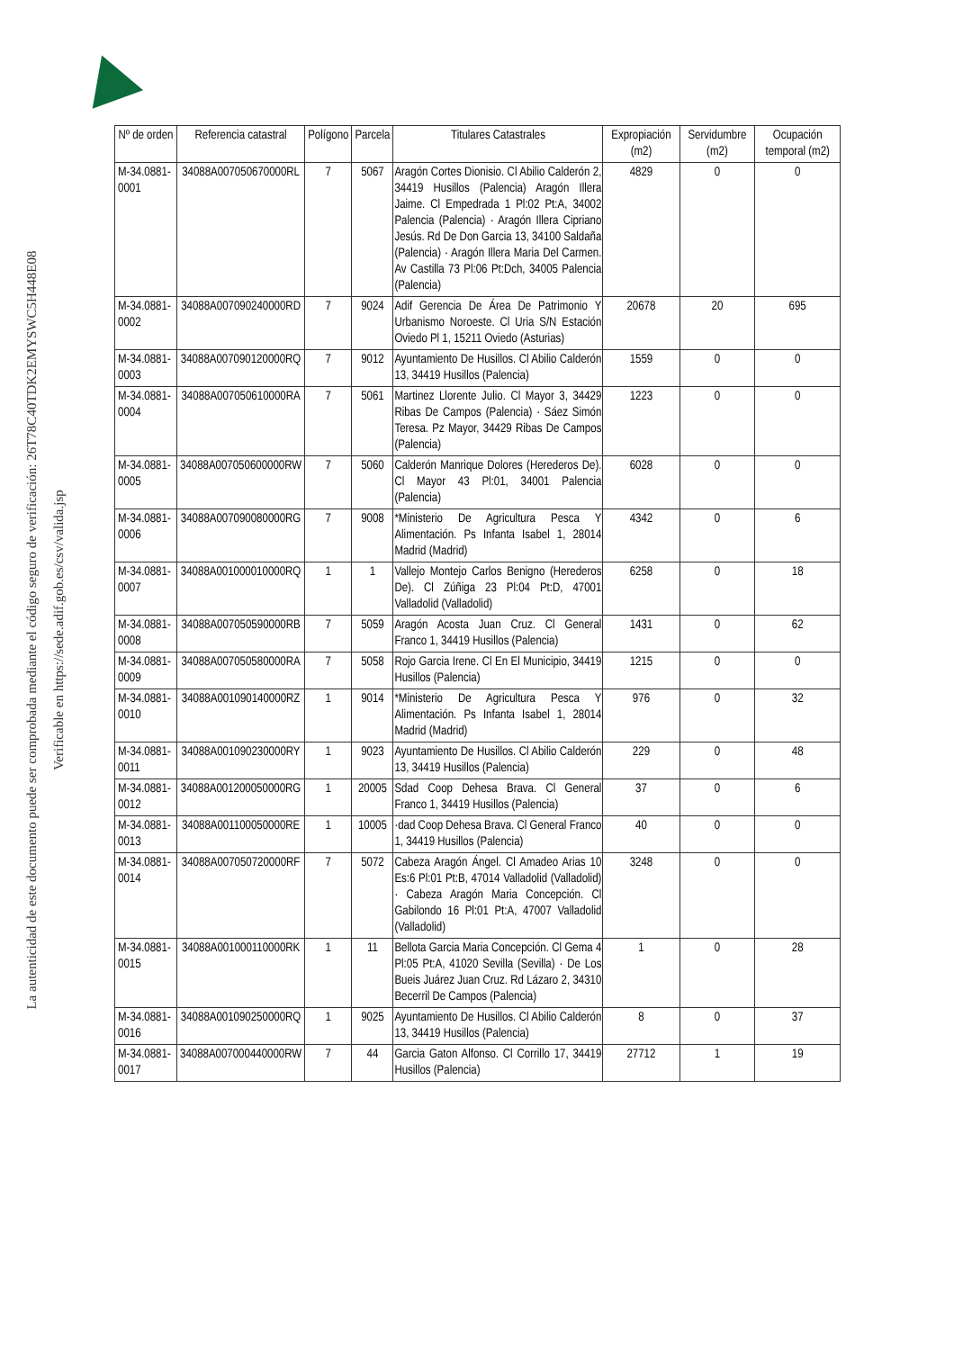La autenticidad de este documento puede ser comprobada mediante el código seguro de verificación: 26T78C40TDK2EMYSWC5H448E08
Verificable en https://sede.adif.gob.es/csv/valida.jsp
| Nº de orden | Referencia catastral | Polígono | Parcela | Titulares Catastrales | Expropiación (m2) | Servidumbre (m2) | Ocupación temporal (m2) |
| --- | --- | --- | --- | --- | --- | --- | --- |
| M-34.0881-0001 | 34088A007050670000RL | 7 | 5067 | Aragón Cortes Dionisio. Cl Abilio Calderón 2, 34419 Husillos (Palencia) Aragón Illera Jaime. Cl Empedrada 1 Pl:02 Pt:A, 34002 Palencia (Palencia) · Aragón Illera Cipriano Jesús. Rd De Don Garcia 13, 34100 Saldaña (Palencia) · Aragón Illera Maria Del Carmen. Av Castilla 73 Pl:06 Pt:Dch, 34005 Palencia (Palencia) | 4829 | 0 | 0 |
| M-34.0881-0002 | 34088A007090240000RD | 7 | 9024 | Adif Gerencia De Área De Patrimonio Y Urbanismo Noroeste. Cl Uria S/N Estación Oviedo Pl 1, 15211 Oviedo (Asturias) | 20678 | 20 | 695 |
| M-34.0881-0003 | 34088A007090120000RQ | 7 | 9012 | Ayuntamiento De Husillos. Cl Abilio Calderón 13, 34419 Husillos (Palencia) | 1559 | 0 | 0 |
| M-34.0881-0004 | 34088A007050610000RA | 7 | 5061 | Martinez Llorente Julio. Cl Mayor 3, 34429 Ribas De Campos (Palencia) · Sáez Simón Teresa. Pz Mayor, 34429 Ribas De Campos (Palencia) | 1223 | 0 | 0 |
| M-34.0881-0005 | 34088A007050600000RW | 7 | 5060 | Calderón Manrique Dolores (Herederos De). Cl Mayor 43 Pl:01, 34001 Palencia (Palencia) | 6028 | 0 | 0 |
| M-34.0881-0006 | 34088A007090080000RG | 7 | 9008 | *Ministerio De Agricultura Pesca Y Alimentación. Ps Infanta Isabel 1, 28014 Madrid (Madrid) | 4342 | 0 | 6 |
| M-34.0881-0007 | 34088A001000010000RQ | 1 | 1 | Vallejo Montejo Carlos Benigno (Herederos De). Cl Zúñiga 23 Pl:04 Pt:D, 47001 Valladolid (Valladolid) | 6258 | 0 | 18 |
| M-34.0881-0008 | 34088A007050590000RB | 7 | 5059 | Aragón Acosta Juan Cruz. Cl General Franco 1, 34419 Husillos (Palencia) | 1431 | 0 | 62 |
| M-34.0881-0009 | 34088A007050580000RA | 7 | 5058 | Rojo Garcia Irene. Cl En El Municipio, 34419 Husillos (Palencia) | 1215 | 0 | 0 |
| M-34.0881-0010 | 34088A001090140000RZ | 1 | 9014 | *Ministerio De Agricultura Pesca Y Alimentación. Ps Infanta Isabel 1, 28014 Madrid (Madrid) | 976 | 0 | 32 |
| M-34.0881-0011 | 34088A001090230000RY | 1 | 9023 | Ayuntamiento De Husillos. Cl Abilio Calderón 13, 34419 Husillos (Palencia) | 229 | 0 | 48 |
| M-34.0881-0012 | 34088A001200050000RG | 1 | 20005 | Sdad Coop Dehesa Brava. Cl General Franco 1, 34419 Husillos (Palencia) | 37 | 0 | 6 |
| M-34.0881-0013 | 34088A001100050000RE | 1 | 10005 | ·dad Coop Dehesa Brava. Cl General Franco 1, 34419 Husillos (Palencia) | 40 | 0 | 0 |
| M-34.0881-0014 | 34088A007050720000RF | 7 | 5072 | Cabeza Aragón Ángel. Cl Amadeo Arias 10 Es:6 Pl:01 Pt:B, 47014 Valladolid (Valladolid) · Cabeza Aragón Maria Concepción. Cl Gabilondo 16 Pl:01 Pt:A, 47007 Valladolid (Valladolid) | 3248 | 0 | 0 |
| M-34.0881-0015 | 34088A001000110000RK | 1 | 11 | Bellota Garcia Maria Concepción. Cl Gema 4 Pl:05 Pt:A, 41020 Sevilla (Sevilla) · De Los Bueis Juárez Juan Cruz. Rd Lázaro 2, 34310 Becerril De Campos (Palencia) | 1 | 0 | 28 |
| M-34.0881-0016 | 34088A001090250000RQ | 1 | 9025 | Ayuntamiento De Husillos. Cl Abilio Calderón 13, 34419 Husillos (Palencia) | 8 | 0 | 37 |
| M-34.0881-0017 | 34088A007000440000RW | 7 | 44 | Garcia Gaton Alfonso. Cl Corrillo 17, 34419 Husillos (Palencia) | 27712 | 1 | 19 |